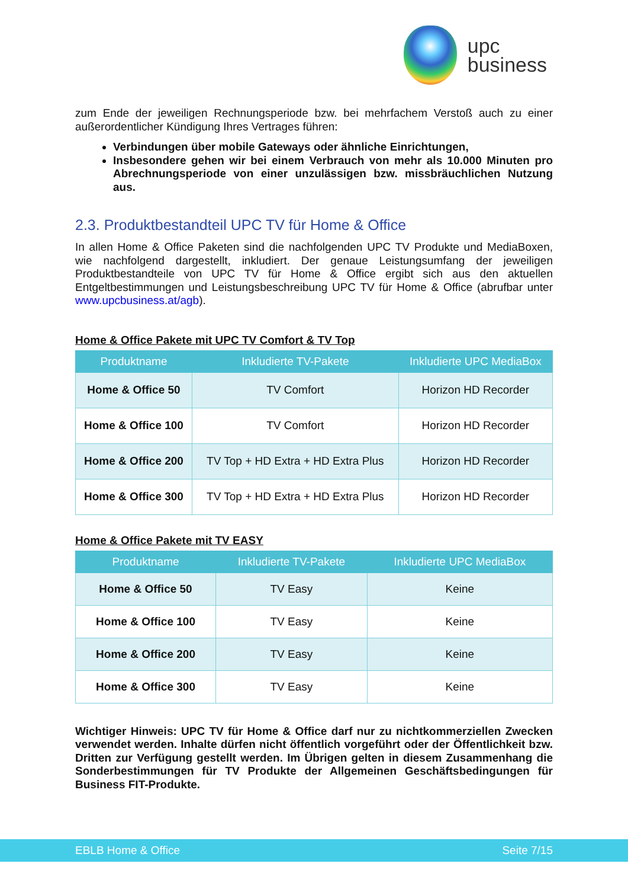upc
business
zum Ende der jeweiligen Rechnungsperiode bzw. bei mehrfachem Verstoß auch zu einer außerordentlicher Kündigung Ihres Vertrages führen:
Verbindungen über mobile Gateways oder ähnliche Einrichtungen,
Insbesondere gehen wir bei einem Verbrauch von mehr als 10.000 Minuten pro Abrechnungsperiode von einer unzulässigen bzw. missbräuchlichen Nutzung aus.
2.3. Produktbestandteil UPC TV für Home & Office
In allen Home & Office Paketen sind die nachfolgenden UPC TV Produkte und MediaBoxen, wie nachfolgend dargestellt, inkludiert. Der genaue Leistungsumfang der jeweiligen Produktbestandteile von UPC TV für Home & Office ergibt sich aus den aktuellen Entgeltbestimmungen und Leistungsbeschreibung UPC TV für Home & Office (abrufbar unter www.upcbusiness.at/agb).
Home & Office Pakete mit UPC TV Comfort & TV Top
| Produktname | Inkludierte TV-Pakete | Inkludierte UPC MediaBox |
| --- | --- | --- |
| Home & Office 50 | TV Comfort | Horizon HD Recorder |
| Home & Office 100 | TV Comfort | Horizon HD Recorder |
| Home & Office 200 | TV Top + HD Extra + HD Extra Plus | Horizon HD Recorder |
| Home & Office 300 | TV Top + HD Extra + HD Extra Plus | Horizon HD Recorder |
Home & Office Pakete mit TV EASY
| Produktname | Inkludierte TV-Pakete | Inkludierte UPC MediaBox |
| --- | --- | --- |
| Home & Office 50 | TV Easy | Keine |
| Home & Office 100 | TV Easy | Keine |
| Home & Office 200 | TV Easy | Keine |
| Home & Office 300 | TV Easy | Keine |
Wichtiger Hinweis: UPC TV für Home & Office darf nur zu nichtkommerziellen Zwecken verwendet werden. Inhalte dürfen nicht öffentlich vorgeführt oder der Öffentlichkeit bzw. Dritten zur Verfügung gestellt werden. Im Übrigen gelten in diesem Zusammenhang die Sonderbestimmungen für TV Produkte der Allgemeinen Geschäftsbedingungen für Business FIT-Produkte.
EBLB Home & Office Seite 7/15